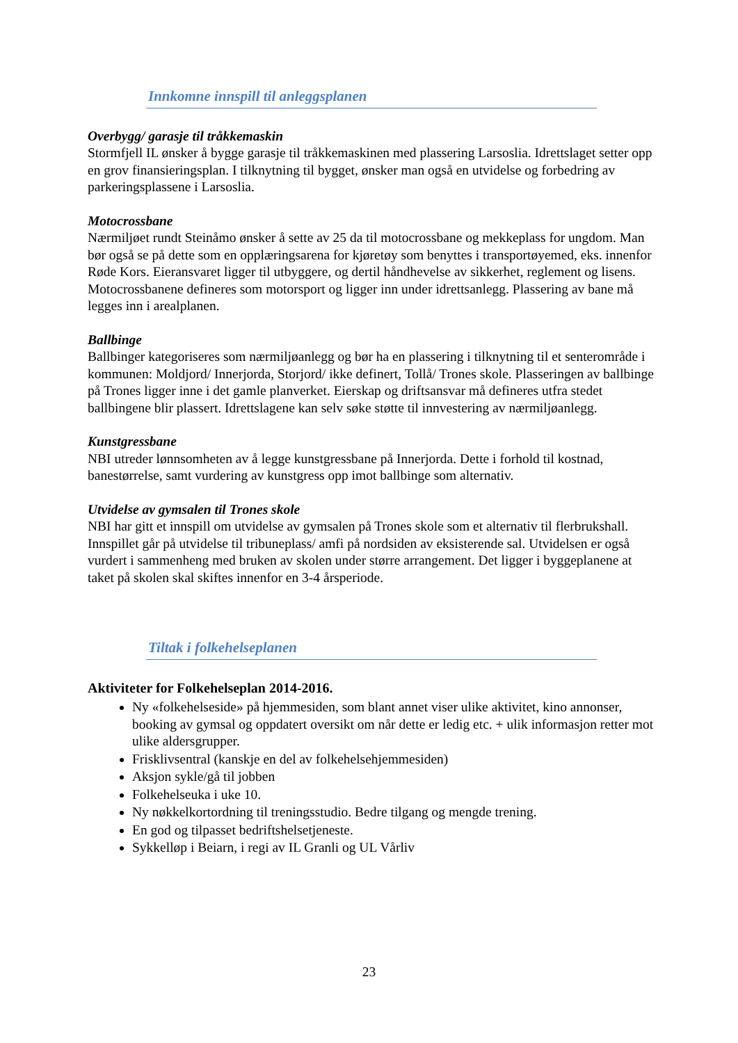Innkomne innspill til anleggsplanen
Overbygg/ garasje til tråkkemaskin
Stormfjell IL ønsker å bygge garasje til tråkkemaskinen med plassering Larsoslia. Idrettslaget setter opp en grov finansieringsplan. I tilknytning til bygget, ønsker man også en utvidelse og forbedring av parkeringsplassene i Larsoslia.
Motocrossbane
Nærmiljøet rundt Steinåmo ønsker å sette av 25 da til motocrossbane og mekkeplass for ungdom. Man bør også se på dette som en opplæringsarena for kjøretøy som benyttes i transportøyemed, eks. innenfor Røde Kors. Eieransvaret ligger til utbyggere, og dertil håndhevelse av sikkerhet, reglement og lisens. Motocrossbanene defineres som motorsport og ligger inn under idrettsanlegg. Plassering av bane må legges inn i arealplanen.
Ballbinge
Ballbinger kategoriseres som nærmiljøanlegg og bør ha en plassering i tilknytning til et senterområde i kommunen: Moldjord/ Innerjorda, Storjord/ ikke definert, Tollå/ Trones skole. Plasseringen av ballbinge på Trones ligger inne i det gamle planverket. Eierskap og driftsansvar må defineres utfra stedet ballbingene blir plassert. Idrettslagene kan selv søke støtte til innvestering av nærmiljøanlegg.
Kunstgressbane
NBI utreder lønnsomheten av å legge kunstgressbane på Innerjorda. Dette i forhold til kostnad, banestørrelse, samt vurdering av kunstgress opp imot ballbinge som alternativ.
Utvidelse av gymsalen til Trones skole
NBI har gitt et innspill om utvidelse av gymsalen på Trones skole som et alternativ til flerbrukshall. Innspillet går på utvidelse til tribuneplass/ amfi på nordsiden av eksisterende sal. Utvidelsen er også vurdert i sammenheng med bruken av skolen under større arrangement. Det ligger i byggeplanene at taket på skolen skal skiftes innenfor en 3-4 årsperiode.
Tiltak i folkehelseplanen
Aktiviteter for Folkehelseplan 2014-2016.
Ny «folkehelseside» på hjemmesiden, som blant annet viser ulike aktivitet, kino annonser, booking av gymsal og oppdatert oversikt om når dette er ledig etc. + ulik informasjon retter mot ulike aldersgrupper.
Frisklivsentral (kanskje en del av folkehelsehjemmesiden)
Aksjon sykle/gå til jobben
Folkehelseuka i uke 10.
Ny nøkkelkortordning til treningsstudio. Bedre tilgang og mengde trening.
En god og tilpasset bedriftshelsetjeneste.
Sykkelløp i Beiarn, i regi av IL Granli og UL Vårliv
23